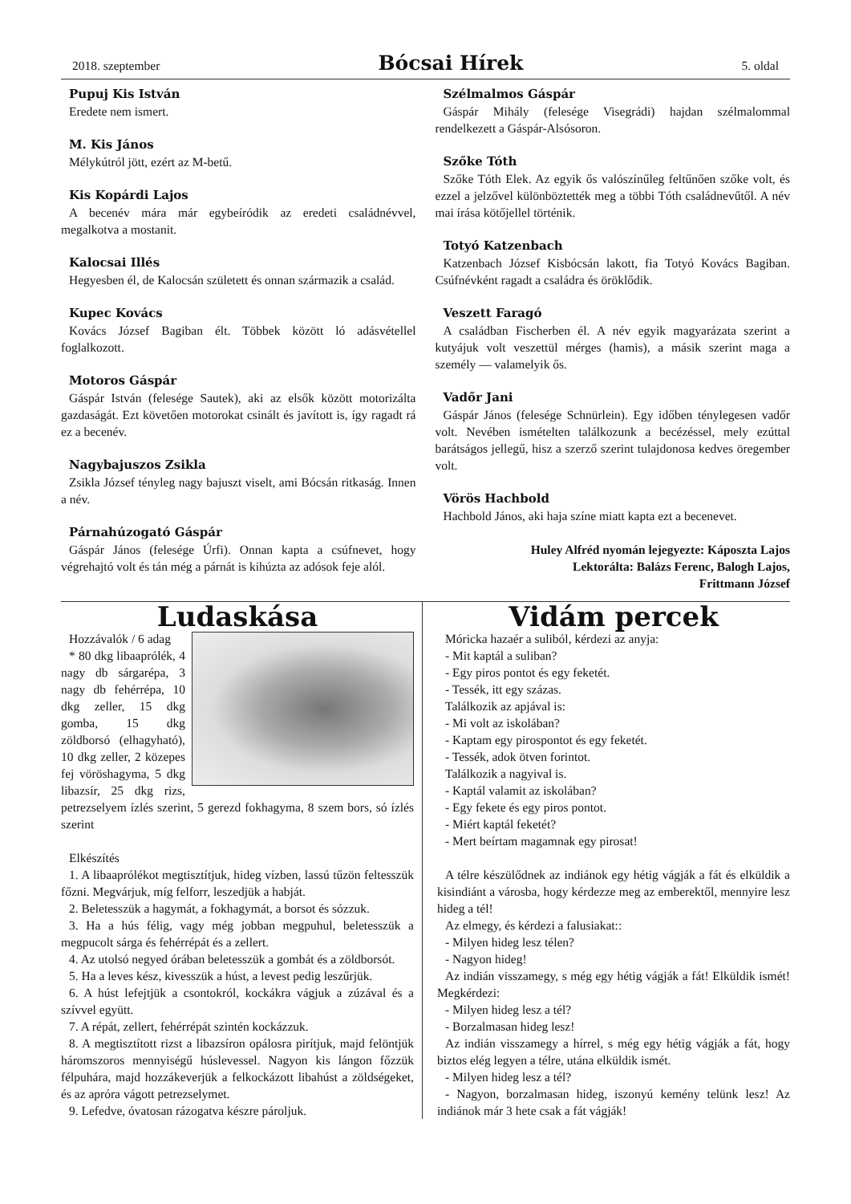2018. szeptember Bócsai Hírek 5. oldal
Pupuj Kis István
Eredete nem ismert.
M. Kis János
Mélykútról jött, ezért az M-betű.
Kis Kopárdi Lajos
A becenév mára már egybeíródik az eredeti családnévvel, megalkotva a mostanit.
Kalocsai Illés
Hegyesben él, de Kalocsán született és onnan származik a család.
Kupec Kovács
Kovács József Bagiban élt. Többek között ló adásvétellel foglalkozott.
Motoros Gáspár
Gáspár István (felesége Sautek), aki az elsők között motorizálta gazdaságát. Ezt követően motorokat csinált és javított is, így ragadt rá ez a becenév.
Nagybajuszos Zsikla
Zsikla József tényleg nagy bajuszt viselt, ami Bócsán ritkaság. Innen a név.
Párnahúzogató Gáspár
Gáspár János (felesége Úrfi). Onnan kapta a csúfnevet, hogy végrehajtó volt és tán még a párnát is kihúzta az adósok feje alól.
Szélmalmos Gáspár
Gáspár Mihály (felesége Visegrádi) hajdan szélmalommal rendelkezett a Gáspár-Alsósoron.
Szőke Tóth
Szőke Tóth Elek. Az egyik ős valószínűleg feltűnően szőke volt, és ezzel a jelzővel különböztették meg a többi Tóth családnevűtől. A név mai írása kötőjellel történik.
Totyó Katzenbach
Katzenbach József Kisbócsán lakott, fia Totyó Kovács Bagiban. Csúfnévként ragadt a családra és öröklődik.
Veszett Faragó
A családban Fischerben él. A név egyik magyarázata szerint a kutyájuk volt veszettül mérges (hamis), a másik szerint maga a személy — valamelyik ős.
Vadőr Jani
Gáspár János (felesége Schnürlein). Egy időben ténylegesen vadőr volt. Nevében ismételten találkozunk a becézéssel, mely ezúttal barátságos jellegű, hisz a szerző szerint tulajdonosa kedves öregember volt.
Vörös Hachbold
Hachbold János, aki haja színe miatt kapta ezt a becenevet.
Huley Alfréd nyomán lejegyezte: Káposzta Lajos
Lektorálta: Balázs Ferenc, Balogh Lajos,
Frittmann József
Ludaskása
Hozzávalók / 6 adag
* 80 dkg libaaprólék, 4 nagy db sárgarépa, 3 nagy db fehérrépa, 10 dkg zeller, 15 dkg gomba, 15 dkg zöldborsó (elhagyható), 10 dkg zeller, 2 közepes fej vöröshagyma, 5 dkg libazsír, 25 dkg rizs, petrezselyem ízlés szerint, 5 gerezd fokhagyma, 8 szem bors, só ízlés szerint
Elkészítés
1. A libaaprólékot megtisztítjuk, hideg vízben, lassú tűzön feltesszük főzni. Megvárjuk, míg felforr, leszedjük a habját.
2. Beletesszük a hagymát, a fokhagymát, a borsot és sózzuk.
3. Ha a hús félig, vagy még jobban megpuhul, beletesszük a megpucolt sárga és fehérrépát és a zellert.
4. Az utolsó negyed órában beletesszük a gombát és a zöldborsót.
5. Ha a leves kész, kivesszük a húst, a levest pedig leszűrjük.
6. A húst lefejtjük a csontokról, kockákra vágjuk a zúzával és a szívvel együtt.
7. A répát, zellert, fehérrépát szintén kockázzuk.
8. A megtisztított rizst a libazsíron opálosra pirítjuk, majd felöntjük háromszoros mennyiségű húslevessel. Nagyon kis lángon főzzük félpuhára, majd hozzákeverjük a felkockázott libahúst a zöldségeket, és az apróra vágott petrezselymet.
9. Lefedve, óvatosan rázogatva készre pároljuk.
Vidám percek
Móricka hazaér a suliból, kérdezi az anyja:
- Mit kaptál a suliban?
- Egy piros pontot és egy feketét.
- Tessék, itt egy százas.
Találkozik az apjával is:
- Mi volt az iskolában?
- Kaptam egy pirospontot és egy feketét.
- Tessék, adok ötven forintot.
Találkozik a nagyival is.
- Kaptál valamit az iskolában?
- Egy fekete és egy piros pontot.
- Miért kaptál feketét?
- Mert beírtam magamnak egy pirosat!
A télre készülődnek az indiánok egy hétig vágják a fát és elküldik a kisindiánt a városba, hogy kérdezze meg az emberektől, mennyire lesz hideg a tél!
Az elmegy, és kérdezi a falusiakat::
- Milyen hideg lesz télen?
- Nagyon hideg!
Az indián visszamegy, s még egy hétig vágják a fát! Elküldik ismét! Megkérdezi:
- Milyen hideg lesz a tél?
- Borzalmasan hideg lesz!
Az indián visszamegy a hírrel, s még egy hétig vágják a fát, hogy biztos elég legyen a télre, utána elküldik ismét.
- Milyen hideg lesz a tél?
- Nagyon, borzalmasan hideg, iszonyú kemény telünk lesz! Az indiánok már 3 hete csak a fát vágják!